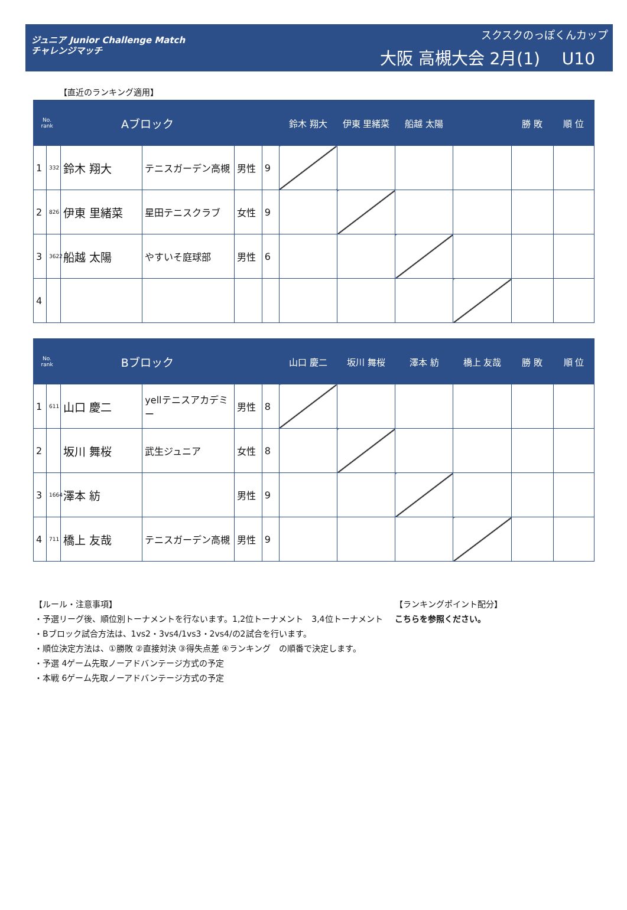ジュニア Junior Challenge Match
チャレンジマッチ
スクスクのっぽくんカップ
大阪 高槻大会 2月(1)　 U10
【直近のランキング適用】
| No. rank | | Aブロック | | | | 鈴木 翔大 | 伊東 里緒菜 | 船越 太陽 | | 勝 敗 | 順 位 |
| --- | --- | --- | --- | --- | --- | --- | --- | --- | --- | --- | --- |
| 1 | 332 | 鈴木 翔大 | テニスガーデン高槻 | 男性 | 9 | | | | | | |
| 2 | 826 | 伊東 里緒菜 | 星田テニスクラブ | 女性 | 9 | | | | | | |
| 3 | 3622 | 船越 太陽 | やすいそ庭球部 | 男性 | 6 | | | | | | |
| 4 | | | | | | | | | | | |
| No. rank | | Bブロック | | | | 山口 慶二 | 坂川 舞桜 | 澤本 紡 | 橋上 友哉 | 勝 敗 | 順 位 |
| --- | --- | --- | --- | --- | --- | --- | --- | --- | --- | --- | --- |
| 1 | 611 | 山口 慶二 | yellテニスアカデミー | 男性 | 8 | | | | | | |
| 2 | | 坂川 舞桜 | 武生ジュニア | 女性 | 8 | | | | | | |
| 3 | 1664 | 澤本 紡 | | 男性 | 9 | | | | | | |
| 4 | 711 | 橋上 友哉 | テニスガーデン高槻 | 男性 | 9 | | | | | | |
【ルール・注意事項】
・予選リーグ後、順位別トーナメントを行ないます。1,2位トーナメント　3,4位トーナメント
・Bブロック試合方法は、1vs2・3vs4/1vs3・2vs4/の2試合を行います。
・順位決定方法は、①勝敗 ②直接対決 ③得失点差 ④ランキング　の順番で決定します。
・予選 4ゲーム先取ノーアドバンテージ方式の予定
・本戦 6ゲーム先取ノーアドバンテージ方式の予定
【ランキングポイント配分】
こちらを参照ください。